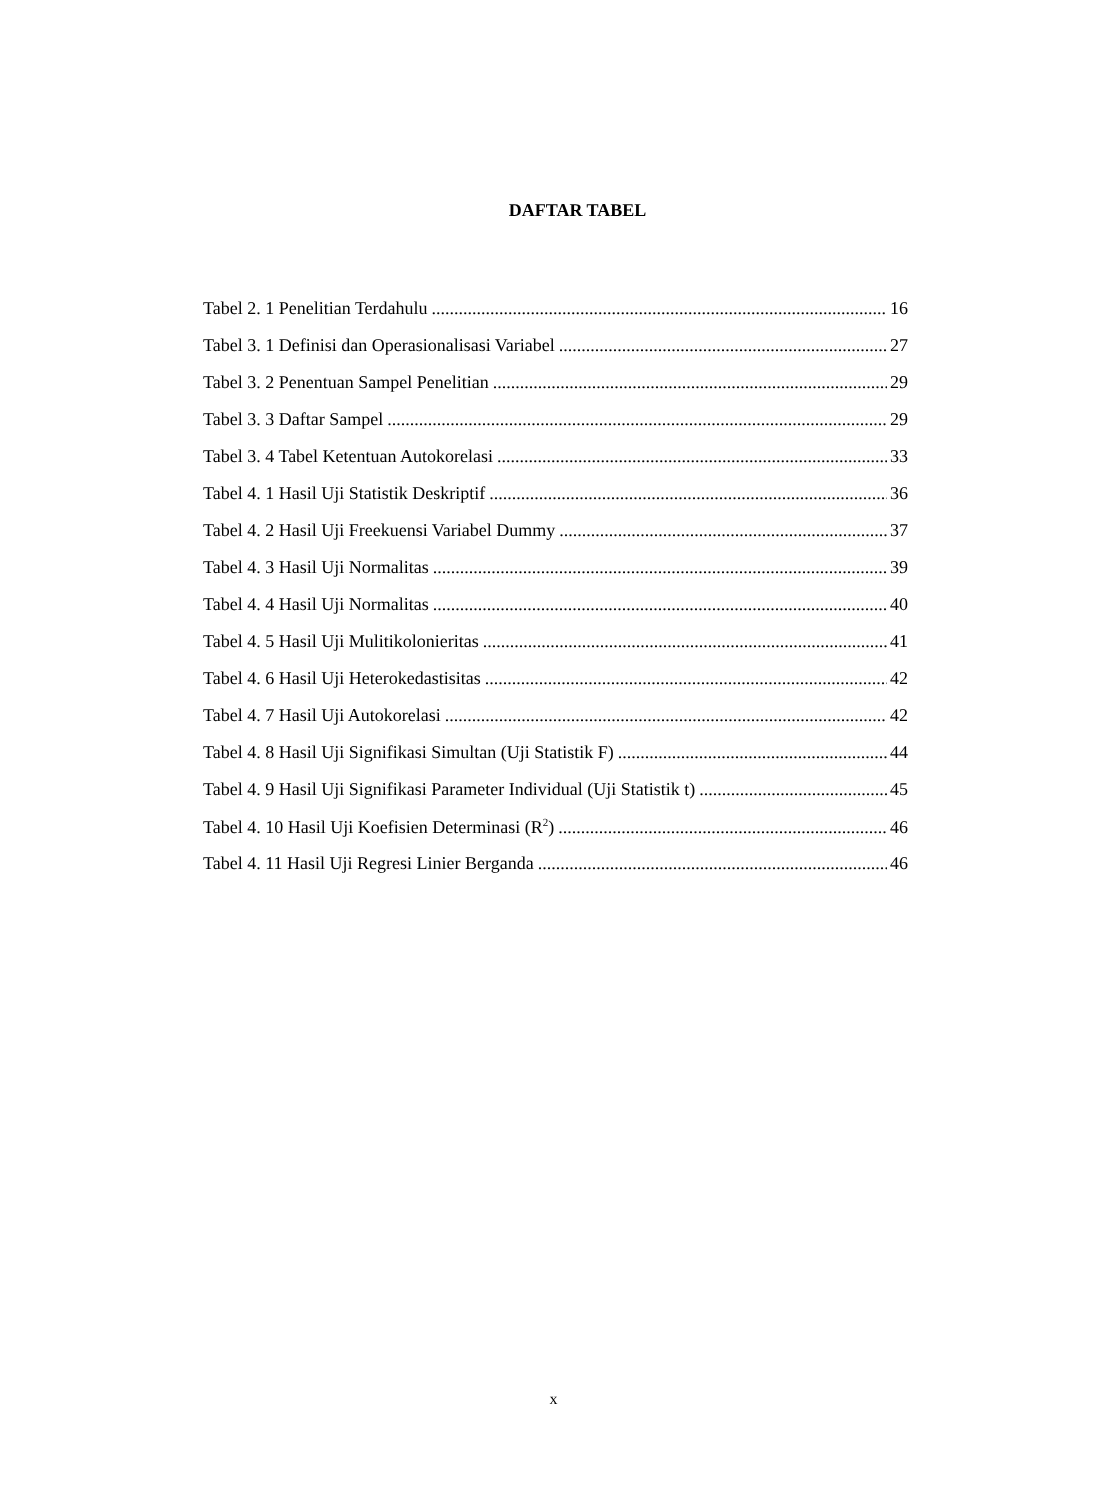DAFTAR TABEL
Tabel 2. 1 Penelitian Terdahulu 16
Tabel 3. 1 Definisi dan Operasionalisasi Variabel 27
Tabel 3. 2 Penentuan Sampel Penelitian 29
Tabel 3. 3 Daftar Sampel 29
Tabel 3. 4 Tabel Ketentuan Autokorelasi 33
Tabel 4. 1 Hasil Uji Statistik Deskriptif 36
Tabel 4. 2 Hasil Uji Freekuensi Variabel Dummy 37
Tabel 4. 3 Hasil Uji Normalitas 39
Tabel 4. 4 Hasil Uji Normalitas 40
Tabel 4. 5 Hasil Uji Mulitikolonieritas 41
Tabel 4. 6 Hasil Uji Heterokedastisitas 42
Tabel 4. 7 Hasil Uji Autokorelasi 42
Tabel 4. 8 Hasil Uji Signifikasi Simultan (Uji Statistik F) 44
Tabel 4. 9 Hasil Uji Signifikasi Parameter Individual (Uji Statistik t) 45
Tabel 4. 10 Hasil Uji Koefisien Determinasi (R<sup>2</sup>) 46
Tabel 4. 11 Hasil Uji Regresi Linier Berganda 46
x